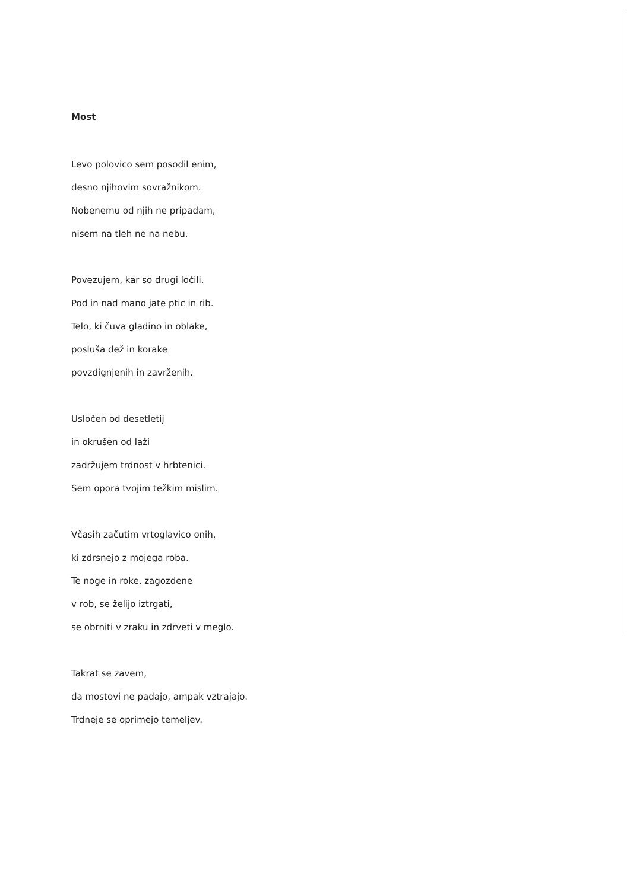Most
Levo polovico sem posodil enim,
desno njihovim sovražnikom.
Nobenemu od njih ne pripadam,
nisem na tleh ne na nebu.
Povezujem, kar so drugi ločili.
Pod in nad mano jate ptic in rib.
Telo, ki čuva gladino in oblake,
posluša dež in korake
povzdignjenih in zavrženih.
Usločen od desetletij
in okrušen od laži
zadržujem trdnost v hrbtenici.
Sem opora tvojim težkim mislim.
Včasih začutim vrtoglavico onih,
ki zdrsnejo z mojega roba.
Te noge in roke, zagozdene
v rob, se želijo iztrgati,
se obrniti v zraku in zdrveti v meglo.
Takrat se zavem,
da mostovi ne padajo, ampak vztrajajo.
Trdneje se oprimejo temeljev.